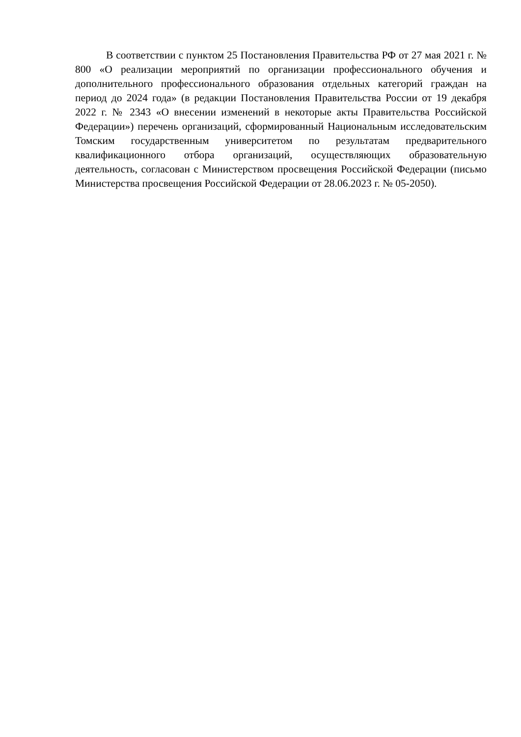В соответствии с пунктом 25 Постановления Правительства РФ от 27 мая 2021 г. № 800 «О реализации мероприятий по организации профессионального обучения и дополнительного профессионального образования отдельных категорий граждан на период до 2024 года» (в редакции Постановления Правительства России от 19 декабря 2022 г. № 2343 «О внесении изменений в некоторые акты Правительства Российской Федерации») перечень организаций, сформированный Национальным исследовательским Томским государственным университетом по результатам предварительного квалификационного отбора организаций, осуществляющих образовательную деятельность, согласован с Министерством просвещения Российской Федерации (письмо Министерства просвещения Российской Федерации от 28.06.2023 г. № 05-2050).